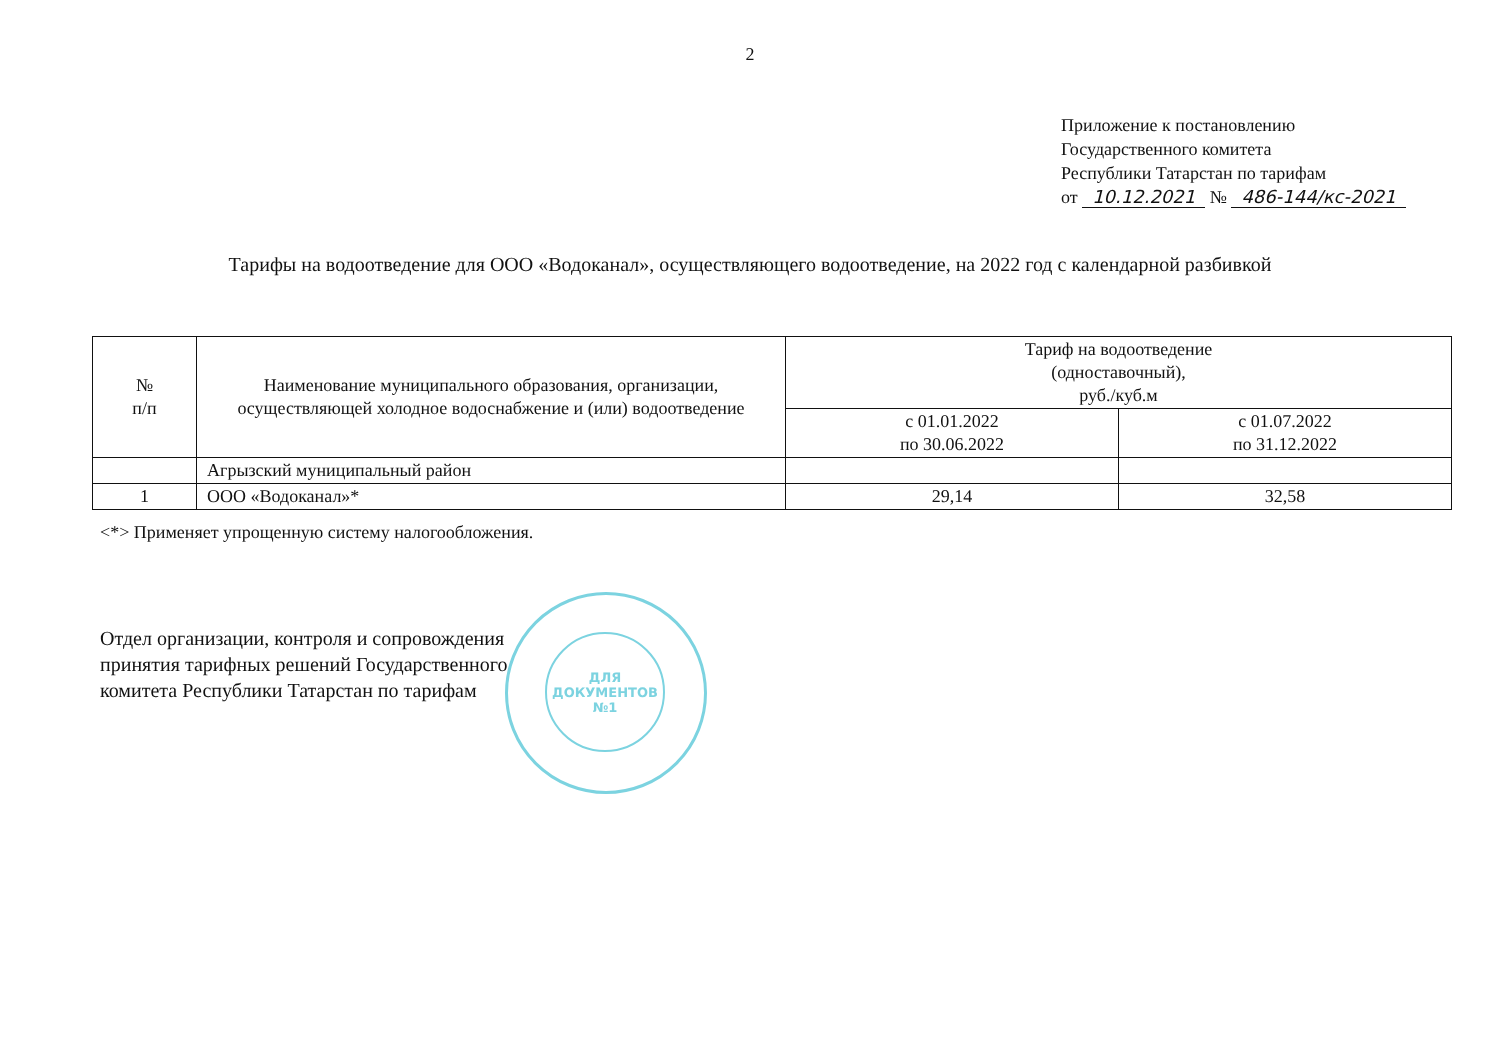2
Приложение к постановлению
Государственного комитета
Республики Татарстан по тарифам
от 10.12.2021 № 486-144/кс-2021
Тарифы на водоотведение для ООО «Водоканал», осуществляющего водоотведение, на 2022 год с календарной разбивкой
| № п/п | Наименование муниципального образования, организации, осуществляющей холодное водоснабжение и (или) водоотведение | Тариф на водоотведение (одноставочный), руб./куб.м | |
| --- | --- | --- | --- |
| | | с 01.01.2022 по 30.06.2022 | с 01.07.2022 по 31.12.2022 |
| | Агрызский муниципальный район | | |
| 1 | ООО «Водоканал»* | 29,14 | 32,58 |
<*> Применяет упрощенную систему налогообложения.
Отдел организации, контроля и сопровождения
принятия тарифных решений Государственного
комитета Республики Татарстан по тарифам
ДЛЯ
ДОКУМЕНТОВ
№1